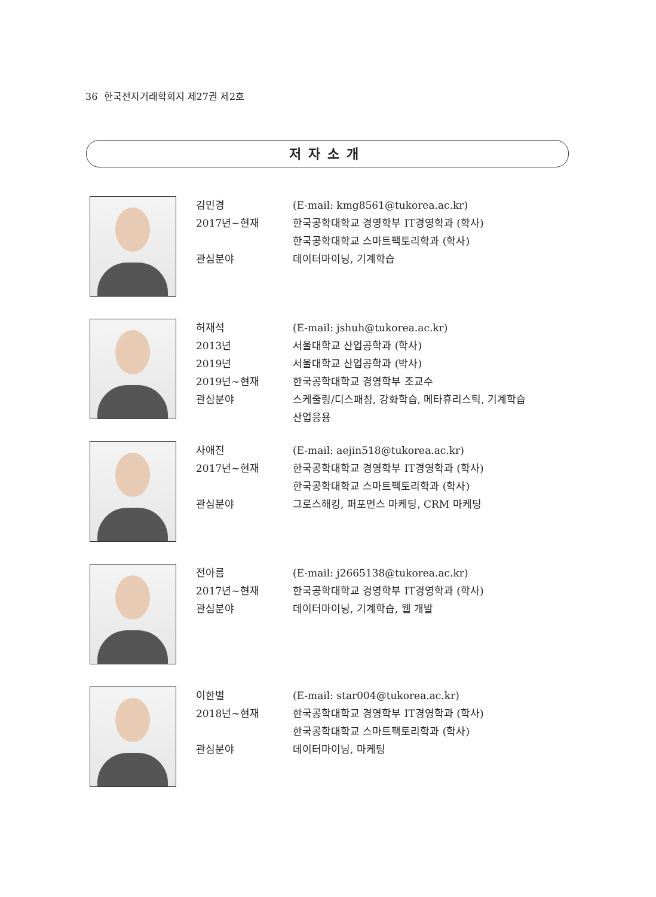36 한국전자거래학회지 제27권 제2호
저자소개
김민경 (E-mail: kmg8561@tukorea.ac.kr)
2017년~현재 한국공학대학교 경영학부 IT경영학과 (학사)
한국공학대학교 스마트팩토리학과 (학사)
관심분야 데이터마이닝, 기계학습
허재석 (E-mail: jshuh@tukorea.ac.kr)
2013년 서울대학교 산업공학과 (학사)
2019년 서울대학교 산업공학과 (박사)
2019년~현재 한국공학대학교 경영학부 조교수
관심분야 스케줄링/디스패칭, 강화학습, 메타휴리스틱, 기계학습
산업응용
사애진 (E-mail: aejin518@tukorea.ac.kr)
2017년~현재 한국공학대학교 경영학부 IT경영학과 (학사)
한국공학대학교 스마트팩토리학과 (학사)
관심분야 그로스해킹, 퍼포먼스 마케팅, CRM 마케팅
전아름 (E-mail: j2665138@tukorea.ac.kr)
2017년~현재 한국공학대학교 경영학부 IT경영학과 (학사)
관심분야 데이터마이닝, 기계학습, 웹 개발
이한별 (E-mail: star004@tukorea.ac.kr)
2018년~현재 한국공학대학교 경영학부 IT경영학과 (학사)
한국공학대학교 스마트팩토리학과 (학사)
관심분야 데이터마이닝, 마케팅